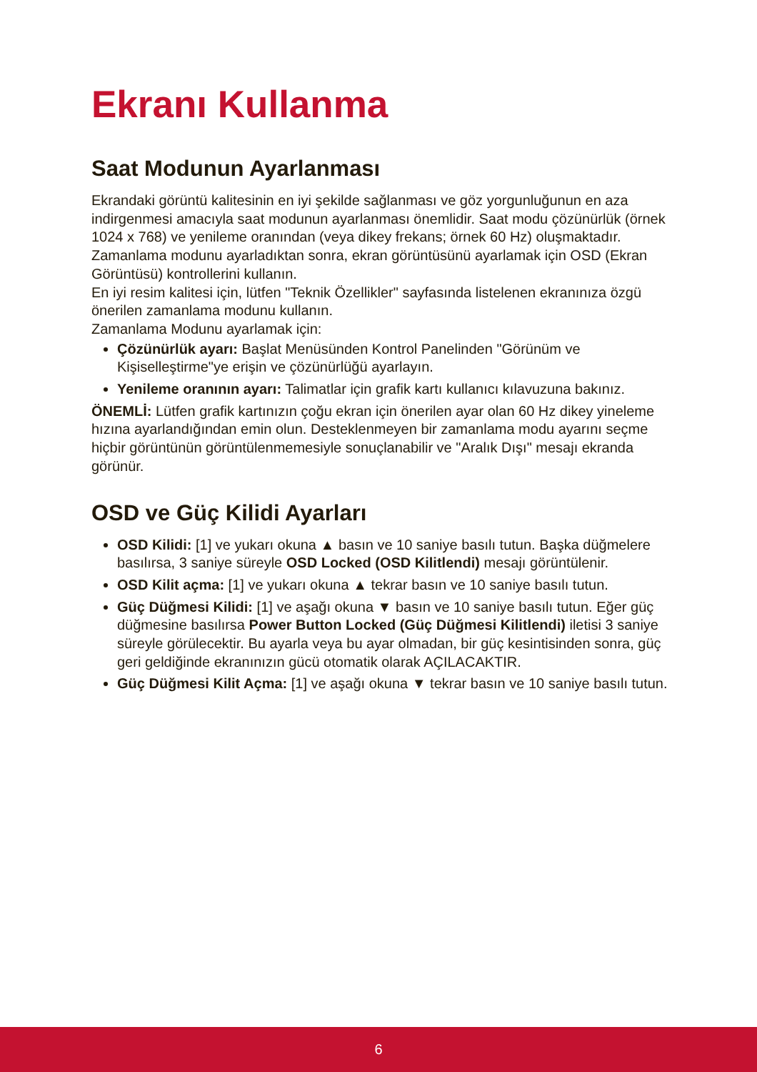Ekranı Kullanma
Saat Modunun Ayarlanması
Ekrandaki görüntü kalitesinin en iyi şekilde sağlanması ve göz yorgunluğunun en aza indirgenmesi amacıyla saat modunun ayarlanması önemlidir. Saat modu çözünürlük (örnek 1024 x 768) ve yenileme oranından (veya dikey frekans; örnek 60 Hz) oluşmaktadır. Zamanlama modunu ayarladıktan sonra, ekran görüntüsünü ayarlamak için OSD (Ekran Görüntüsü) kontrollerini kullanın.
En iyi resim kalitesi için, lütfen "Teknik Özellikler" sayfasında listelenen ekranınıza özgü önerilen zamanlama modunu kullanın.
Zamanlama Modunu ayarlamak için:
Çözünürlük ayarı: Başlat Menüsünden Kontrol Panelinden "Görünüm ve Kişiselleştirme"ye erişin ve çözünürlüğü ayarlayın.
Yenileme oranının ayarı: Talimatlar için grafik kartı kullanıcı kılavuzuna bakınız.
ÖNEMLİ: Lütfen grafik kartınızın çoğu ekran için önerilen ayar olan 60 Hz dikey yineleme hızına ayarlandığından emin olun. Desteklenmeyen bir zamanlama modu ayarını seçme hiçbir görüntünün görüntülenmemesiyle sonuçlanabilir ve "Aralık Dışı" mesajı ekranda görünür.
OSD ve Güç Kilidi Ayarları
OSD Kilidi: [1] ve yukarı okuna ▲ basın ve 10 saniye basılı tutun. Başka düğmelere basılırsa, 3 saniye süreyle OSD Locked (OSD Kilitlendi) mesajı görüntülenir.
OSD Kilit açma: [1] ve yukarı okuna ▲ tekrar basın ve 10 saniye basılı tutun.
Güç Düğmesi Kilidi: [1] ve aşağı okuna ▼ basın ve 10 saniye basılı tutun. Eğer güç düğmesine basılırsa Power Button Locked (Güç Düğmesi Kilitlendi) iletisi 3 saniye süreyle görülecektir. Bu ayarla veya bu ayar olmadan, bir güç kesintisinden sonra, güç geri geldiğinde ekranınızın gücü otomatik olarak AÇILACAKTIR.
Güç Düğmesi Kilit Açma: [1] ve aşağı okuna ▼ tekrar basın ve 10 saniye basılı tutun.
6